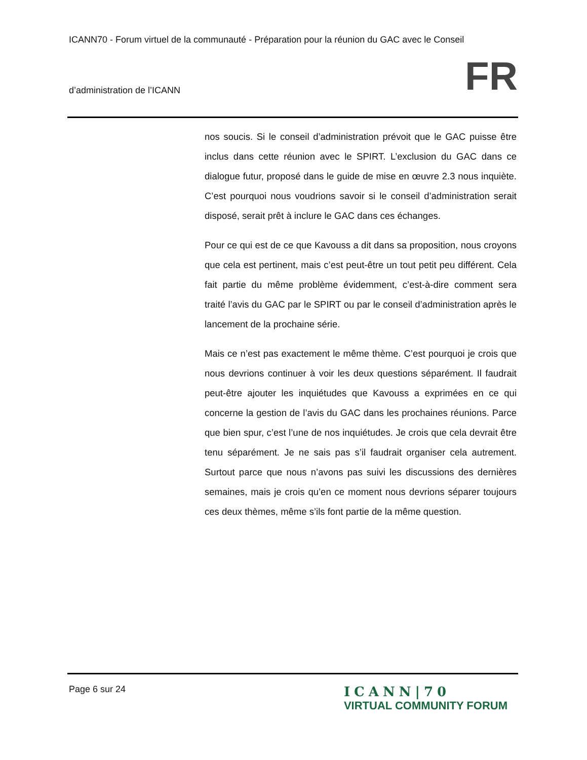ICANN70 - Forum virtuel de la communauté - Préparation pour la réunion du GAC avec le Conseil
d’administration de l’ICANN FR
nos soucis. Si le conseil d’administration prévoit que le GAC puisse être inclus dans cette réunion avec le SPIRT. L’exclusion du GAC dans ce dialogue futur, proposé dans le guide de mise en œuvre 2.3 nous inquiète. C’est pourquoi nous voudrions savoir si le conseil d’administration serait disposé, serait prêt à inclure le GAC dans ces échanges.
Pour ce qui est de ce que Kavouss a dit dans sa proposition, nous croyons que cela est pertinent, mais c’est peut-être un tout petit peu différent. Cela fait partie du même problème évidemment, c’est-à-dire comment sera traité l’avis du GAC par le SPIRT ou par le conseil d’administration après le lancement de la prochaine série.
Mais ce n’est pas exactement le même thème. C’est pourquoi je crois que nous devrions continuer à voir les deux questions séparément. Il faudrait peut-être ajouter les inquiétudes que Kavouss a exprimées en ce qui concerne la gestion de l’avis du GAC dans les prochaines réunions. Parce que bien spur, c’est l’une de nos inquiétudes. Je crois que cela devrait être tenu séparément. Je ne sais pas s’il faudrait organiser cela autrement. Surtout parce que nous n’avons pas suivi les discussions des dernières semaines, mais je crois qu’en ce moment nous devrions séparer toujours ces deux thèmes, même s’ils font partie de la même question.
Page 6 sur 24
ICANN|70
VIRTUAL COMMUNITY FORUM